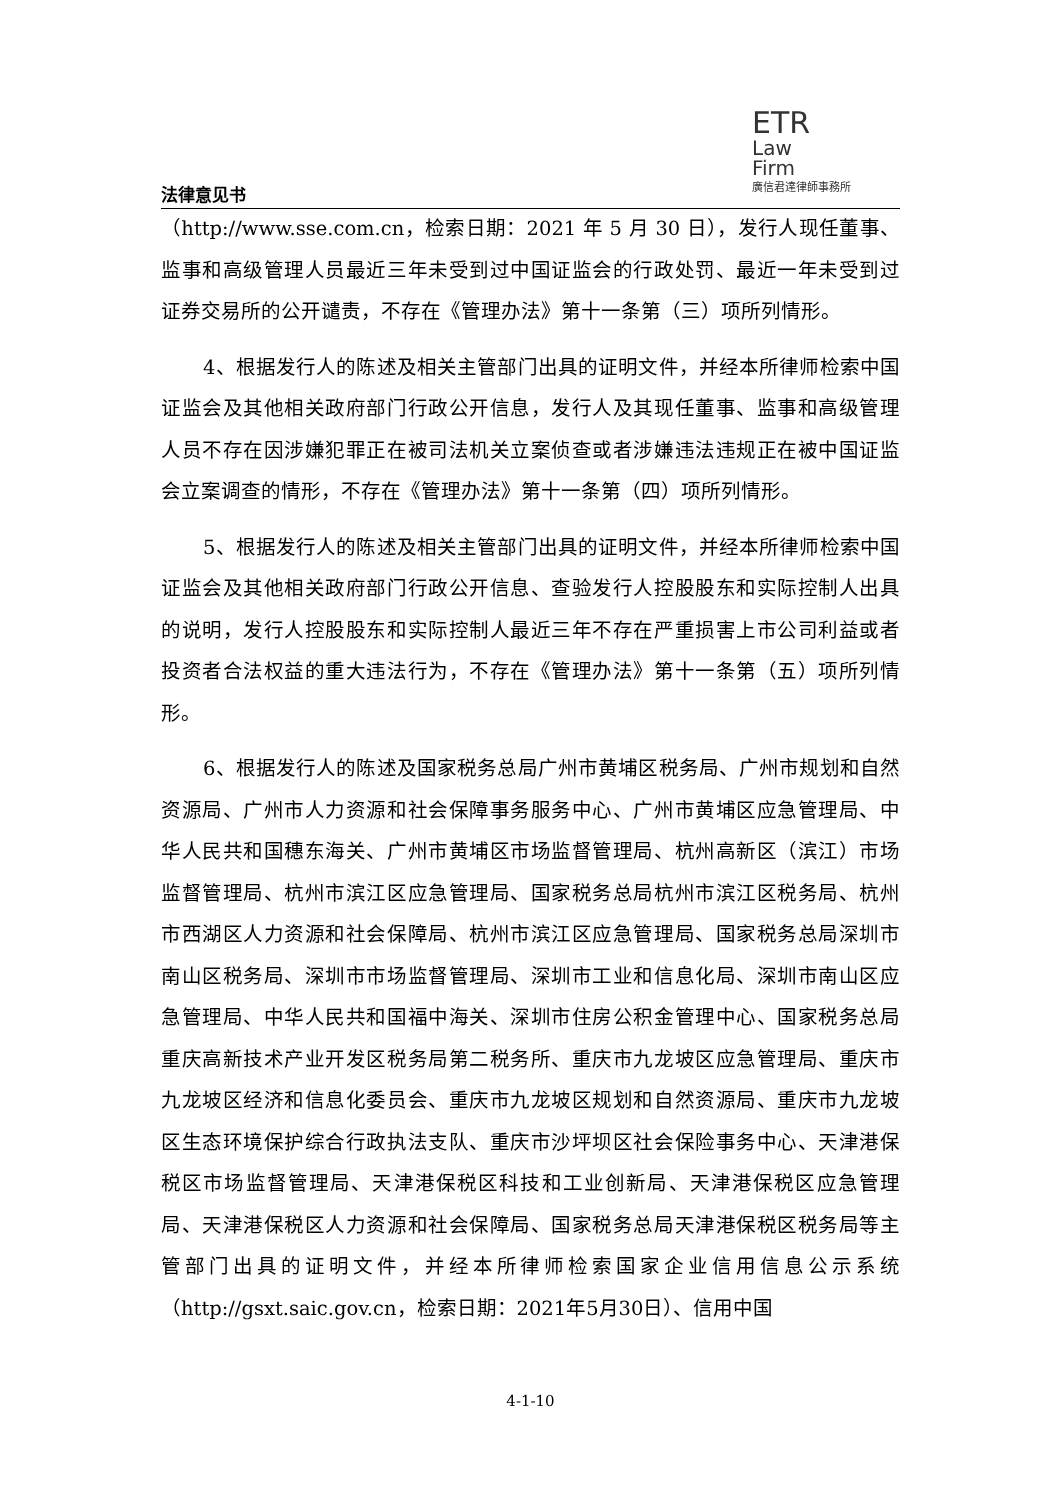法律意见书
ETR
Law
Firm
廣信君達律師事務所
（http://www.sse.com.cn，检索日期：2021 年 5 月 30 日），发行人现任董事、监事和高级管理人员最近三年未受到过中国证监会的行政处罚、最近一年未受到过证券交易所的公开谴责，不存在《管理办法》第十一条第（三）项所列情形。
4、根据发行人的陈述及相关主管部门出具的证明文件，并经本所律师检索中国证监会及其他相关政府部门行政公开信息，发行人及其现任董事、监事和高级管理人员不存在因涉嫌犯罪正在被司法机关立案侦查或者涉嫌违法违规正在被中国证监会立案调查的情形，不存在《管理办法》第十一条第（四）项所列情形。
5、根据发行人的陈述及相关主管部门出具的证明文件，并经本所律师检索中国证监会及其他相关政府部门行政公开信息、查验发行人控股股东和实际控制人出具的说明，发行人控股股东和实际控制人最近三年不存在严重损害上市公司利益或者投资者合法权益的重大违法行为，不存在《管理办法》第十一条第（五）项所列情形。
6、根据发行人的陈述及国家税务总局广州市黄埔区税务局、广州市规划和自然资源局、广州市人力资源和社会保障事务服务中心、广州市黄埔区应急管理局、中华人民共和国穗东海关、广州市黄埔区市场监督管理局、杭州高新区（滨江）市场监督管理局、杭州市滨江区应急管理局、国家税务总局杭州市滨江区税务局、杭州市西湖区人力资源和社会保障局、杭州市滨江区应急管理局、国家税务总局深圳市南山区税务局、深圳市市场监督管理局、深圳市工业和信息化局、深圳市南山区应急管理局、中华人民共和国福中海关、深圳市住房公积金管理中心、国家税务总局重庆高新技术产业开发区税务局第二税务所、重庆市九龙坡区应急管理局、重庆市九龙坡区经济和信息化委员会、重庆市九龙坡区规划和自然资源局、重庆市九龙坡区生态环境保护综合行政执法支队、重庆市沙坪坝区社会保险事务中心、天津港保税区市场监督管理局、天津港保税区科技和工业创新局、天津港保税区应急管理局、天津港保税区人力资源和社会保障局、国家税务总局天津港保税区税务局等主管部门出具的证明文件，并经本所律师检索国家企业信用信息公示系统（http://gsxt.saic.gov.cn，检索日期：2021年5月30日）、信用中国
4-1-10